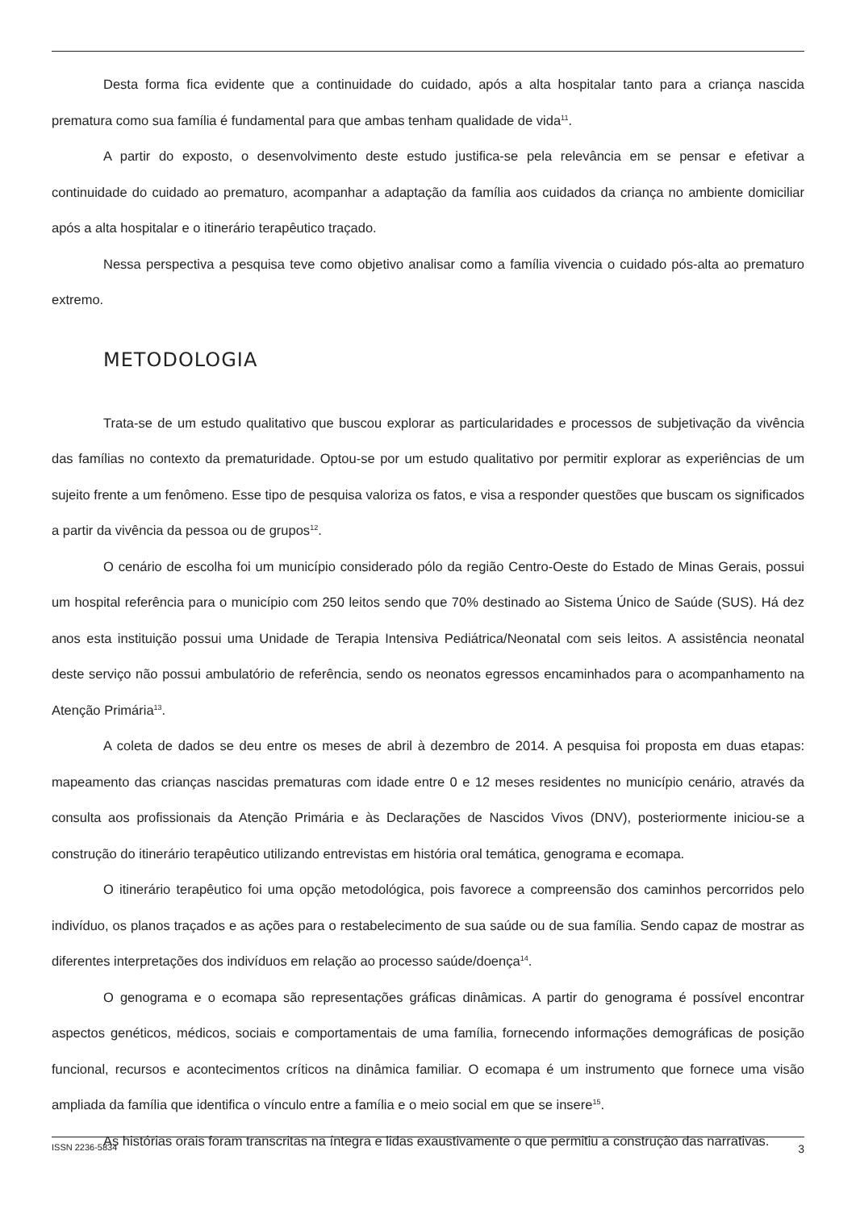Desta forma fica evidente que a continuidade do cuidado, após a alta hospitalar tanto para a criança nascida prematura como sua família é fundamental para que ambas tenham qualidade de vida<sup>11</sup>.
A partir do exposto, o desenvolvimento deste estudo justifica-se pela relevância em se pensar e efetivar a continuidade do cuidado ao prematuro, acompanhar a adaptação da família aos cuidados da criança no ambiente domiciliar após a alta hospitalar e o itinerário terapêutico traçado.
Nessa perspectiva a pesquisa teve como objetivo analisar como a família vivencia o cuidado pós-alta ao prematuro extremo.
METODOLOGIA
Trata-se de um estudo qualitativo que buscou explorar as particularidades e processos de subjetivação da vivência das famílias no contexto da prematuridade. Optou-se por um estudo qualitativo por permitir explorar as experiências de um sujeito frente a um fenômeno. Esse tipo de pesquisa valoriza os fatos, e visa a responder questões que buscam os significados a partir da vivência da pessoa ou de grupos<sup>12</sup>.
O cenário de escolha foi um município considerado pólo da região Centro-Oeste do Estado de Minas Gerais, possui um hospital referência para o município com 250 leitos sendo que 70% destinado ao Sistema Único de Saúde (SUS). Há dez anos esta instituição possui uma Unidade de Terapia Intensiva Pediátrica/Neonatal com seis leitos. A assistência neonatal deste serviço não possui ambulatório de referência, sendo os neonatos egressos encaminhados para o acompanhamento na Atenção Primária<sup>13</sup>.
A coleta de dados se deu entre os meses de abril à dezembro de 2014. A pesquisa foi proposta em duas etapas: mapeamento das crianças nascidas prematuras com idade entre 0 e 12 meses residentes no município cenário, através da consulta aos profissionais da Atenção Primária e às Declarações de Nascidos Vivos (DNV), posteriormente iniciou-se a construção do itinerário terapêutico utilizando entrevistas em história oral temática, genograma e ecomapa.
O itinerário terapêutico foi uma opção metodológica, pois favorece a compreensão dos caminhos percorridos pelo indivíduo, os planos traçados e as ações para o restabelecimento de sua saúde ou de sua família. Sendo capaz de mostrar as diferentes interpretações dos indivíduos em relação ao processo saúde/doença<sup>14</sup>.
O genograma e o ecomapa são representações gráficas dinâmicas. A partir do genograma é possível encontrar aspectos genéticos, médicos, sociais e comportamentais de uma família, fornecendo informações demográficas de posição funcional, recursos e acontecimentos críticos na dinâmica familiar. O ecomapa é um instrumento que fornece uma visão ampliada da família que identifica o vínculo entre a família e o meio social em que se insere<sup>15</sup>.
As histórias orais foram transcritas na íntegra e lidas exaustivamente o que permitiu a construção das narrativas.
ISSN 2236-5834 3